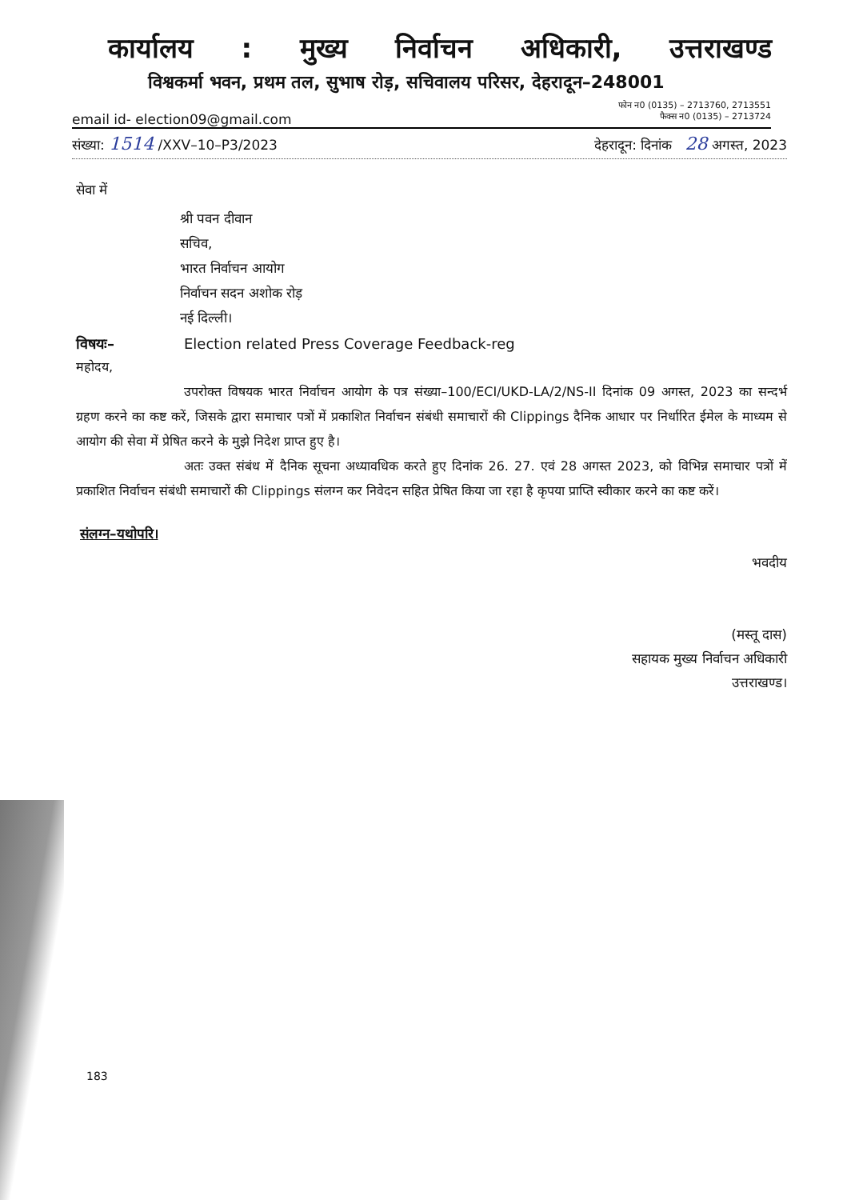कार्यालय: मुख्य निर्वाचन अधिकारी, उत्तराखण्ड
विश्वकर्मा भवन, प्रथम तल, सुभाष रोड़, सचिवालय परिसर, देहरादून–248001
फोन न0 (0135) – 2713760, 2713551
email id- election09@gmail.com फैक्स न0 (0135) – 2713724
संख्या: 1514 /XXV–10–P3/2023 देहरादून: दिनांक 28 अगस्त, 2023
सेवा में
श्री पवन दीवान
सचिव,
भारत निर्वाचन आयोग
निर्वाचन सदन अशोक रोड़
नई दिल्ली।
विषयः– Election related Press Coverage Feedback-reg
महोदय,
उपरोक्त विषयक भारत निर्वाचन आयोग के पत्र संख्या–100/ECI/UKD-LA/2/NS-II दिनांक 09 अगस्त, 2023 का सन्दर्भ ग्रहण करने का कष्ट करें, जिसके द्वारा समाचार पत्रों में प्रकाशित निर्वाचन संबंधी समाचारों की Clippings दैनिक आधार पर निर्धारित ईमेल के माध्यम से आयोग की सेवा में प्रेषित करने के मुझे निदेश प्राप्त हुए है।
अतः उक्त संबंध में दैनिक सूचना अध्यावधिक करते हुए दिनांक 26. 27. एवं 28 अगस्त 2023, को विभिन्न समाचार पत्रों में प्रकाशित निर्वाचन संबंधी समाचारों की Clippings संलग्न कर निवेदन सहित प्रेषित किया जा रहा है कृपया प्राप्ति स्वीकार करने का कष्ट करें।
संलग्न–यथोपरि।
भवदीय
(मस्तू दास)
सहायक मुख्य निर्वाचन अधिकारी
उत्तराखण्ड।
183